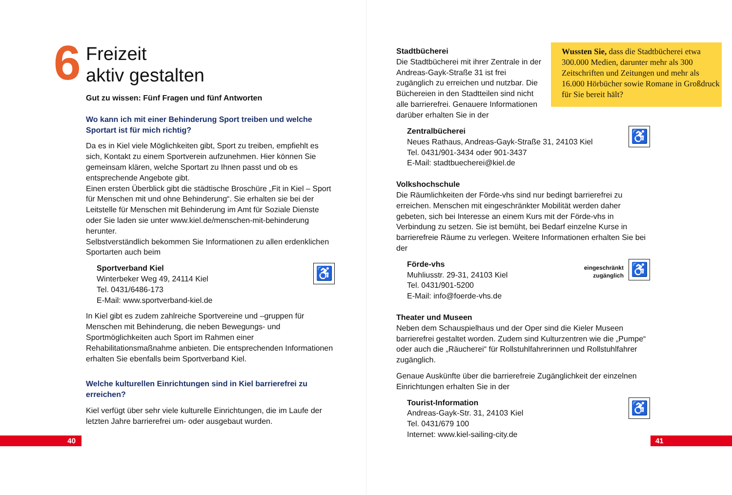6
Freizeit
aktiv gestalten
Gut zu wissen: Fünf Fragen und fünf Antworten
Wo kann ich mit einer Behinderung Sport treiben und welche Sportart ist für mich richtig?
Da es in Kiel viele Möglichkeiten gibt, Sport zu treiben, empfiehlt es sich, Kontakt zu einem Sportverein aufzunehmen. Hier können Sie gemeinsam klären, welche Sportart zu Ihnen passt und ob es entsprechende Angebote gibt.
Einen ersten Überblick gibt die städtische Broschüre „Fit in Kiel – Sport für Menschen mit und ohne Behinderung“. Sie erhalten sie bei der Leitstelle für Menschen mit Behinderung im Amt für Soziale Dienste oder Sie laden sie unter www.kiel.de/menschen-mit-behinderung herunter.
Selbstverständlich bekommen Sie Informationen zu allen erdenklichen Sportarten auch beim
Sportverband Kiel
Winterbeker Weg 49, 24114 Kiel
Tel. 0431/6486-173
E-Mail: www.sportverband-kiel.de
♿
In Kiel gibt es zudem zahlreiche Sportvereine und –gruppen für Menschen mit Behinderung, die neben Bewegungs- und Sportmöglichkeiten auch Sport im Rahmen einer Rehabilitationsmaßnahme anbieten. Die entsprechenden Informationen erhalten Sie ebenfalls beim Sportverband Kiel.
Welche kulturellen Einrichtungen sind in Kiel barrierefrei zu erreichen?
Kiel verfügt über sehr viele kulturelle Einrichtungen, die im Laufe der letzten Jahre barrierefrei um- oder ausgebaut wurden.
40
Stadtbücherei
Die Stadtbücherei mit ihrer Zentrale in der Andreas-Gayk-Straße 31 ist frei zugänglich zu erreichen und nutzbar. Die Büchereien in den Stadtteilen sind nicht alle barrierefrei. Genauere Informationen darüber erhalten Sie in der
Wussten Sie, dass die Stadtbücherei etwa 300.000 Medien, darunter mehr als 300 Zeitschriften und Zeitungen und mehr als 16.000 Hörbücher sowie Romane in Großdruck für Sie bereit hält?
Zentralbücherei
Neues Rathaus, Andreas-Gayk-Straße 31, 24103 Kiel
Tel. 0431/901-3434 oder 901-3437
E-Mail: stadtbuecherei@kiel.de
♿
Volkshochschule
Die Räumlichkeiten der Förde-vhs sind nur bedingt barrierefrei zu erreichen. Menschen mit eingeschränkter Mobilität werden daher gebeten, sich bei Interesse an einem Kurs mit der Förde-vhs in Verbindung zu setzen. Sie ist bemüht, bei Bedarf einzelne Kurse in barrierefreie Räume zu verlegen. Weitere Informationen erhalten Sie bei der
Förde-vhs
Muhliusstr. 29-31, 24103 Kiel
Tel. 0431/901-5200
E-Mail: info@foerde-vhs.de
eingeschränkt
zugänglich
♿
Theater und Museen
Neben dem Schauspielhaus und der Oper sind die Kieler Museen barrierefrei gestaltet worden. Zudem sind Kulturzentren wie die „Pumpe“ oder auch die „Räucherei“ für Rollstuhlfahrerinnen und Rollstuhlfahrer zugänglich.
Genaue Auskünfte über die barrierefreie Zugänglichkeit der einzelnen Einrichtungen erhalten Sie in der
Tourist-Information
Andreas-Gayk-Str. 31, 24103 Kiel
Tel. 0431/679 100
Internet: www.kiel-sailing-city.de
♿
41